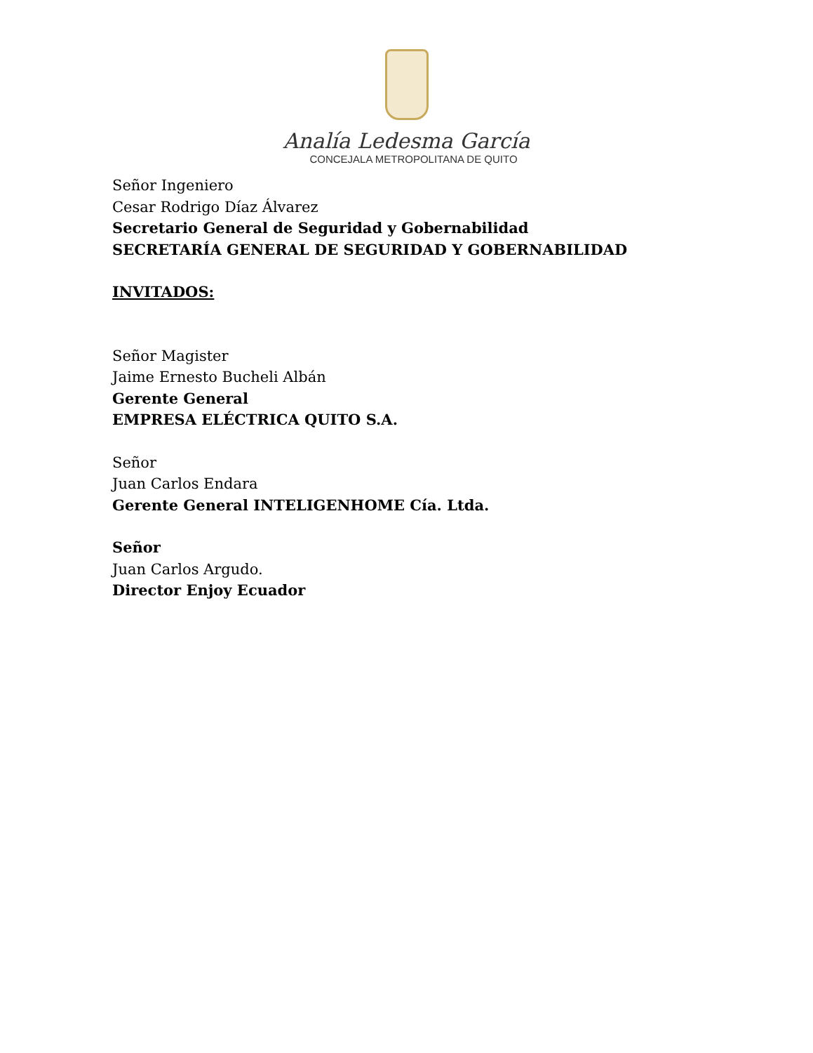Analía Ledesma García
CONCEJALA METROPOLITANA DE QUITO
Señor Ingeniero
Cesar Rodrigo Díaz Álvarez
Secretario General de Seguridad y Gobernabilidad
SECRETARÍA GENERAL DE SEGURIDAD Y GOBERNABILIDAD
INVITADOS:
Señor Magister
Jaime Ernesto Bucheli Albán
Gerente General
EMPRESA ELÉCTRICA QUITO S.A.
Señor
Juan Carlos Endara
Gerente General INTELIGENHOME Cía. Ltda.
Señor
Juan Carlos Argudo.
Director Enjoy Ecuador